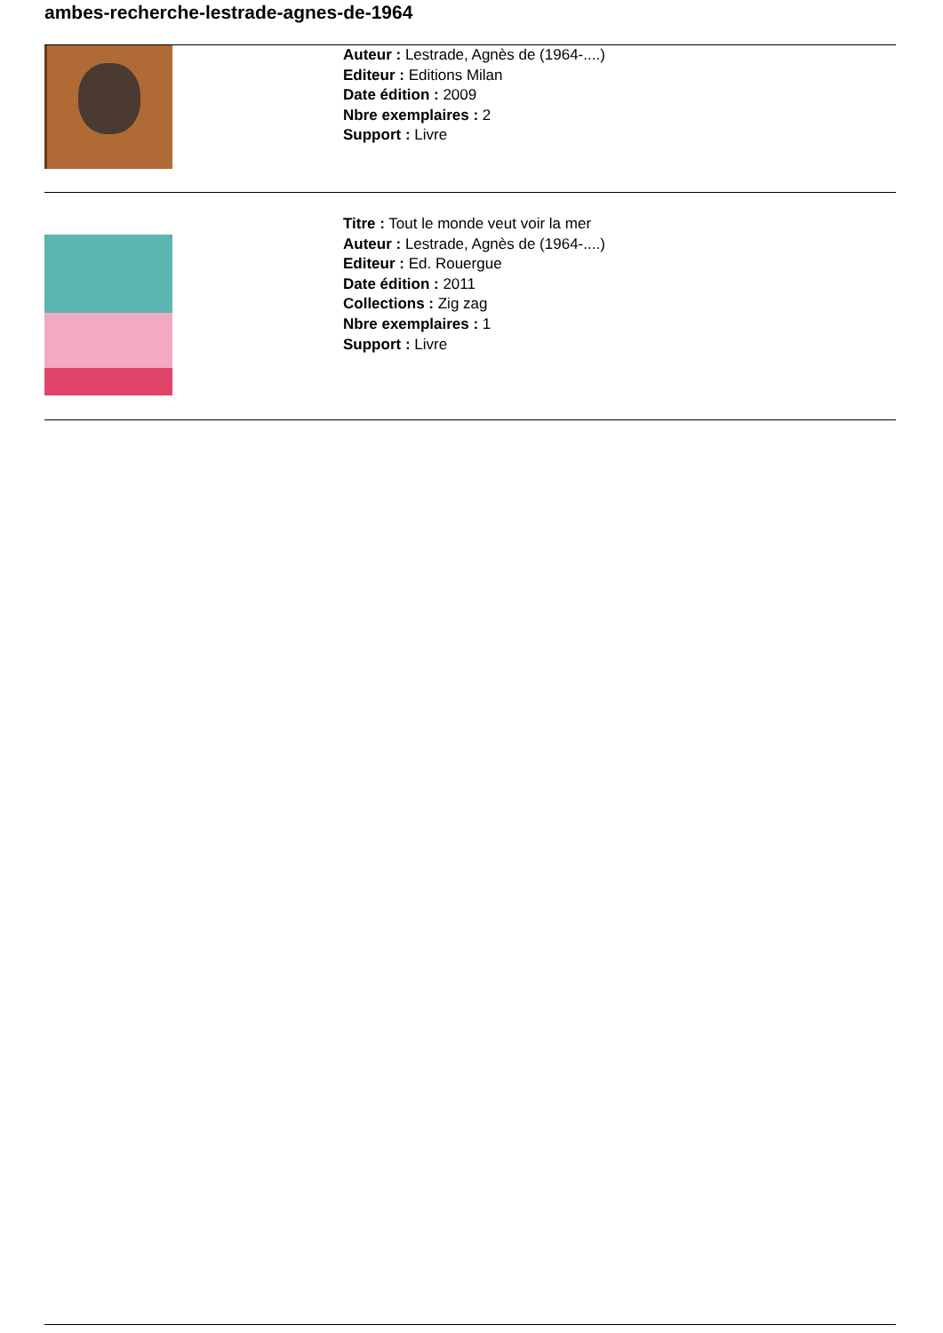ambes-recherche-lestrade-agnes-de-1964
Auteur : Lestrade, Agnès de (1964-....)
Editeur : Editions Milan
Date édition : 2009
Nbre exemplaires : 2
Support : Livre
Titre : Tout le monde veut voir la mer
Auteur : Lestrade, Agnès de (1964-....)
Editeur : Ed. Rouergue
Date édition : 2011
Collections : Zig zag
Nbre exemplaires : 1
Support : Livre